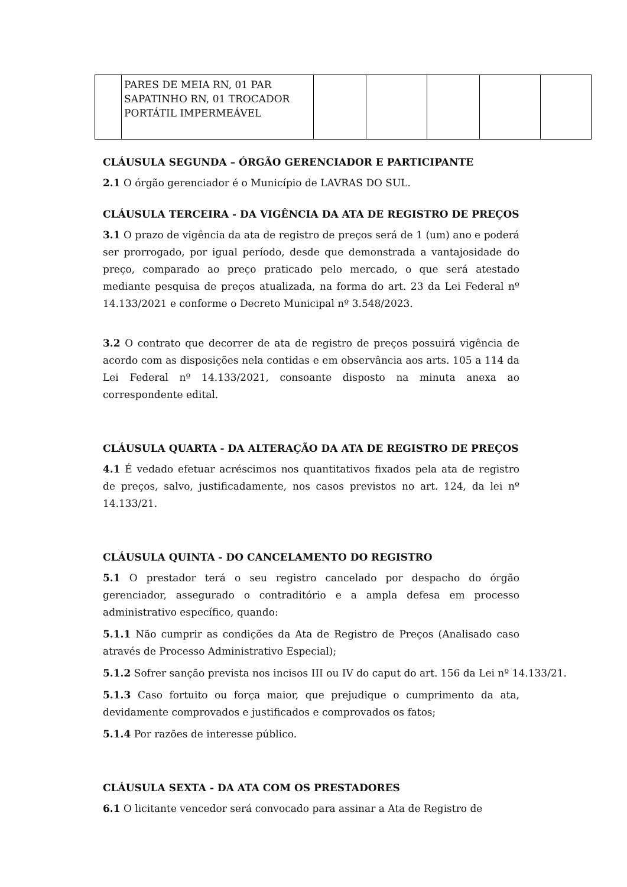| | PARES DE MEIA RN, 01 PAR SAPATINHO RN, 01 TROCADOR PORTÁTIL IMPERMEÁVEL | | | | | |
CLÁUSULA SEGUNDA – ÓRGÃO GERENCIADOR E PARTICIPANTE
2.1 O órgão gerenciador é o Município de LAVRAS DO SUL.
CLÁUSULA TERCEIRA - DA VIGÊNCIA DA ATA DE REGISTRO DE PREÇOS
3.1 O prazo de vigência da ata de registro de preços será de 1 (um) ano e poderá ser prorrogado, por igual período, desde que demonstrada a vantajosidade do preço, comparado ao preço praticado pelo mercado, o que será atestado mediante pesquisa de preços atualizada, na forma do art. 23 da Lei Federal nº 14.133/2021 e conforme o Decreto Municipal nº 3.548/2023.
3.2 O contrato que decorrer de ata de registro de preços possuirá vigência de acordo com as disposições nela contidas e em observância aos arts. 105 a 114 da Lei Federal nº 14.133/2021, consoante disposto na minuta anexa ao correspondente edital.
CLÁUSULA QUARTA - DA ALTERAÇÃO DA ATA DE REGISTRO DE PREÇOS
4.1 É vedado efetuar acréscimos nos quantitativos fixados pela ata de registro de preços, salvo, justificadamente, nos casos previstos no art. 124, da lei nº 14.133/21.
CLÁUSULA QUINTA - DO CANCELAMENTO DO REGISTRO
5.1 O prestador terá o seu registro cancelado por despacho do órgão gerenciador, assegurado o contraditório e a ampla defesa em processo administrativo específico, quando:
5.1.1 Não cumprir as condições da Ata de Registro de Preços (Analisado caso através de Processo Administrativo Especial);
5.1.2 Sofrer sanção prevista nos incisos III ou IV do caput do art. 156 da Lei nº 14.133/21.
5.1.3 Caso fortuito ou força maior, que prejudique o cumprimento da ata, devidamente comprovados e justificados e comprovados os fatos;
5.1.4 Por razões de interesse público.
CLÁUSULA SEXTA - DA ATA COM OS PRESTADORES
6.1 O licitante vencedor será convocado para assinar a Ata de Registro de